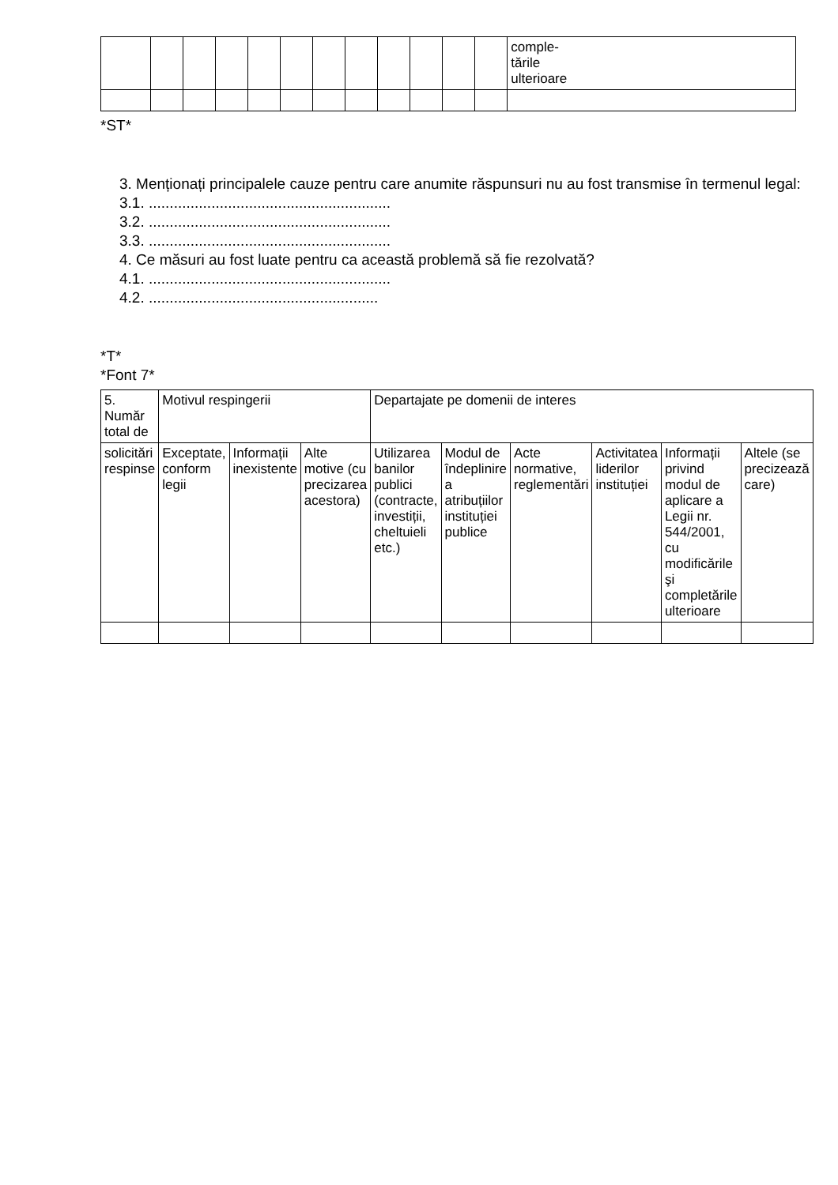| | | | | | | | | | | | | comple- tările ulterioare |
*ST*
3. Menționați principalele cauze pentru care anumite răspunsuri nu au fost transmise în termenul legal:
3.1. ..........................................................
3.2. ..........................................................
3.3. ..........................................................
4. Ce măsuri au fost luate pentru ca această problemă să fie rezolvată?
4.1. ..........................................................
4.2. .......................................................
*T*
*Font 7*
| 5. Număr total de | Motivul respingerii | | | Departajate pe domenii de interes | | | | | |
| --- | --- | --- | --- | --- | --- | --- | --- | --- | --- |
| solicitări respinse | Exceptate, conform legii | Informații inexistente | Alte motive (cu precizarea acestora) | Utilizarea banilor publici (contracte, investiții, cheltuieli etc.) | Modul de îndeplinire a atribuțiilor instituției publice | Acte normative, reglementări | Activitatea liderilor instituției | Informații privind modul de aplicare a Legii nr. 544/2001, cu modificările şi completările ulterioare | Altele (se precizează care) |